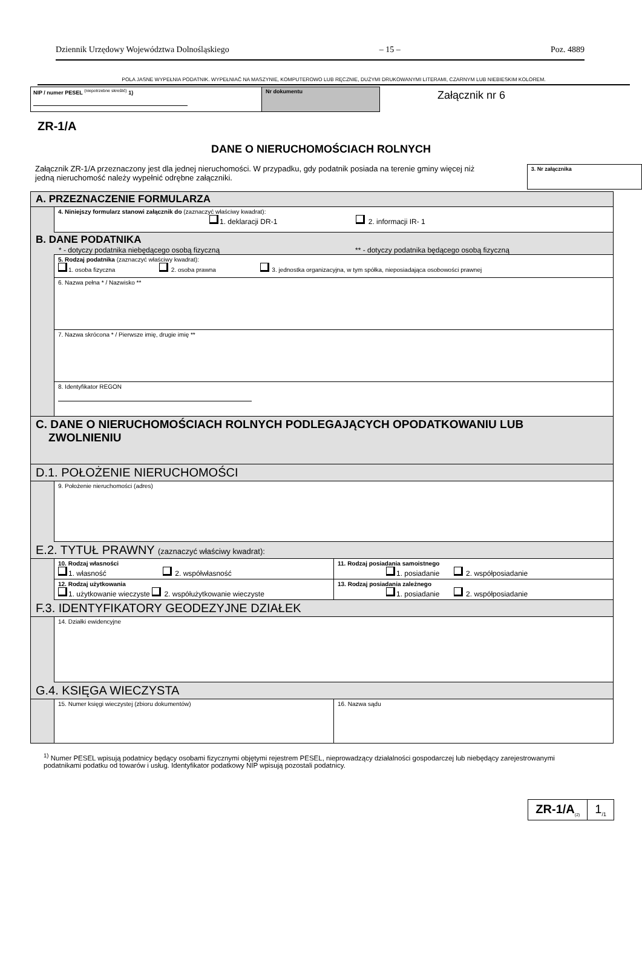Dziennik Urzędowy Województwa Dolnośląskiego – 15 – Poz. 4889
POLA JASNE WYPEŁNIA PODATNIK. WYPEŁNIAĆ NA MASZYNIE, KOMPUTEROWO LUB RĘCZNIE, DUŻYMI DRUKOWANYMI LITERAMI, CZARNYM LUB NIEBIESKIM KOLOREM.
NIP / numer PESEL <sup>(niepotrzebne skreślić)</sup> 1) Nr dokumentu
Załącznik nr 6
ZR-1/A
DANE O NIERUCHOMOŚCIACH ROLNYCH
Załącznik ZR-1/A przeznaczony jest dla jednej nieruchomości. W przypadku, gdy podatnik posiada na terenie gminy więcej niż jedną nieruchomość należy wypełnić odrębne załączniki.
3. Nr załącznika
A. PRZEZNACZENIE FORMULARZA
4. Niniejszy formularz stanowi załącznik do (zaznaczyć właściwy kwadrat):
1. deklaracji DR-1 2. informacji IR- 1
B. DANE PODATNIKA
* - dotyczy podatnika niebędącego osobą fizyczną ** - dotyczy podatnika będącego osobą fizyczną
5. Rodzaj podatnika (zaznaczyć właściwy kwadrat):
1. osoba fizyczna 2. osoba prawna 3. jednostka organizacyjna, w tym spółka, nieposiadająca osobowości prawnej
6. Nazwa pełna * / Nazwisko **
7. Nazwa skrócona * / Pierwsze imię, drugie imię **
8. Identyfikator REGON
C. DANE O NIERUCHOMOŚCIACH ROLNYCH PODLEGAJĄCYCH OPODATKOWANIU LUB
ZWOLNIENIU
D.1. POŁOŻENIE NIERUCHOMOŚCI
9. Położenie nieruchomości (adres)
E.2. TYTUŁ PRAWNY (zaznaczyć właściwy kwadrat):
10. Rodzaj własności
1. własność 2. współwłasność
11. Rodzaj posiadania samoistnego
1. posiadanie 2. współposiadanie
12. Rodzaj użytkowania
1. użytkowanie wieczyste 2. współużytkowanie wieczyste
13. Rodzaj posiadania zależnego
1. posiadanie 2. współposiadanie
F.3. IDENTYFIKATORY GEODEZYJNE DZIAŁEK
14. Działki ewidencyjne
G.4. KSIĘGA WIECZYSTA
15. Numer księgi wieczystej (zbioru dokumentów)
16. Nazwa sądu
<sup>1)</sup> Numer PESEL wpisują podatnicy będący osobami fizycznymi objętymi rejestrem PESEL, nieprowadzący działalności gospodarczej lub niebędący zarejestrowanymi podatnikami podatku od towarów i usług. Identyfikator podatkowy NIP wpisują pozostali podatnicy.
ZR-1/A<sub>(2)</sub>
1<sub>/1</sub>